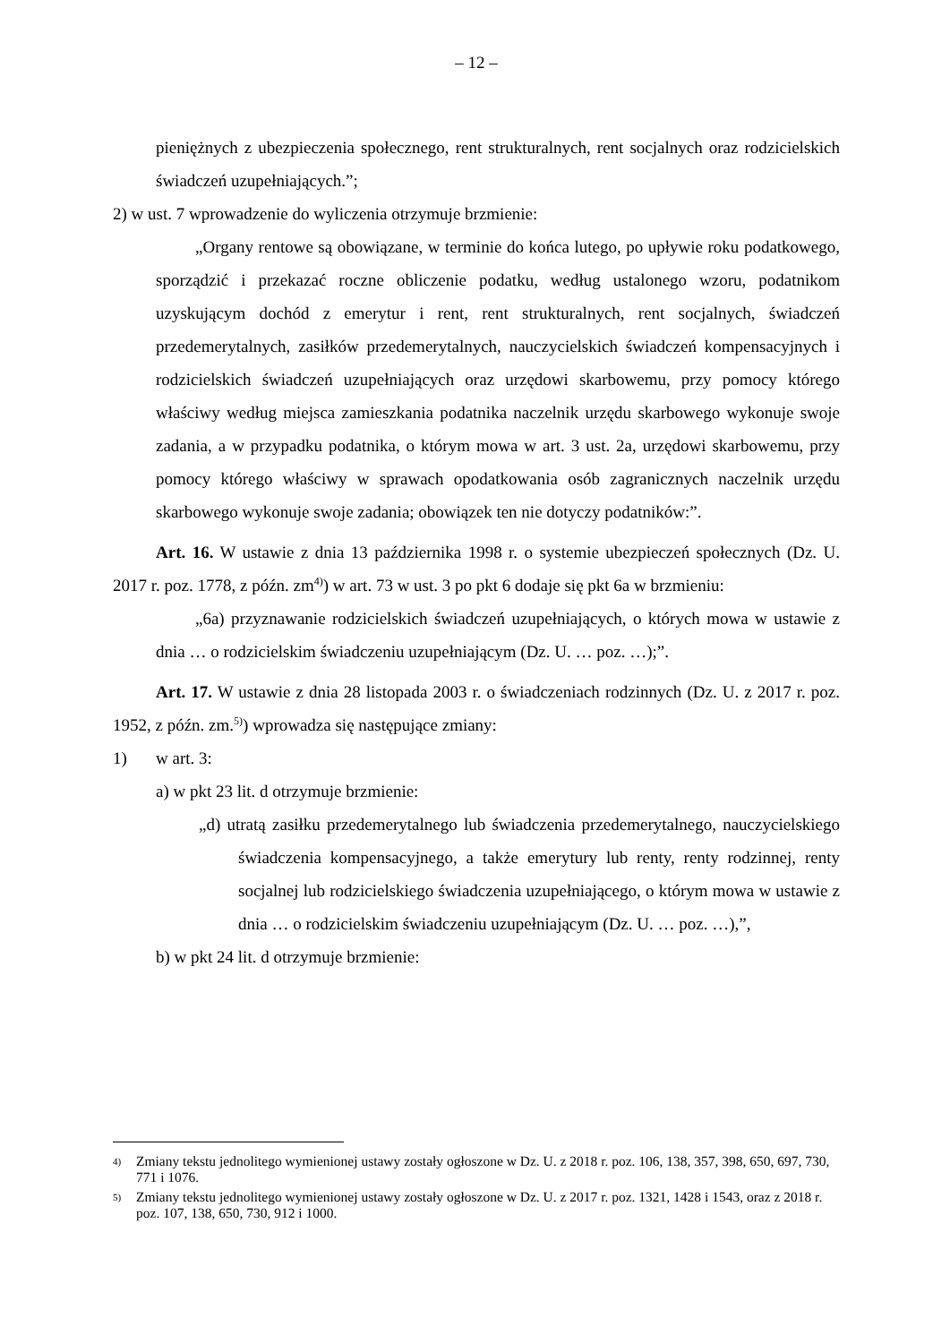– 12 –
pieniężnych z ubezpieczenia społecznego, rent strukturalnych, rent socjalnych oraz rodzicielskich świadczeń uzupełniających.”;
2) w ust. 7 wprowadzenie do wyliczenia otrzymuje brzmienie:
„Organy rentowe są obowiązane, w terminie do końca lutego, po upływie roku podatkowego, sporządzić i przekazać roczne obliczenie podatku, według ustalonego wzoru, podatnikom uzyskującym dochód z emerytur i rent, rent strukturalnych, rent socjalnych, świadczeń przedemerytalnych, zasiłków przedemerytalnych, nauczycielskich świadczeń kompensacyjnych i rodzicielskich świadczeń uzupełniających oraz urzędowi skarbowemu, przy pomocy którego właściwy według miejsca zamieszkania podatnika naczelnik urzędu skarbowego wykonuje swoje zadania, a w przypadku podatnika, o którym mowa w art. 3 ust. 2a, urzędowi skarbowemu, przy pomocy którego właściwy w sprawach opodatkowania osób zagranicznych naczelnik urzędu skarbowego wykonuje swoje zadania; obowiązek ten nie dotyczy podatników:”.
Art. 16. W ustawie z dnia 13 października 1998 r. o systemie ubezpieczeń społecznych (Dz. U. 2017 r. poz. 1778, z późn. zm<sup>4)</sup>) w art. 73 w ust. 3 po pkt 6 dodaje się pkt 6a w brzmieniu:
„6a) przyznawanie rodzicielskich świadczeń uzupełniających, o których mowa w ustawie z dnia … o rodzicielskim świadczeniu uzupełniającym (Dz. U. … poz. …);”.
Art. 17. W ustawie z dnia 28 listopada 2003 r. o świadczeniach rodzinnych (Dz. U. z 2017 r. poz. 1952, z późn. zm.<sup>5)</sup>) wprowadza się następujące zmiany:
1) w art. 3:
a) w pkt 23 lit. d otrzymuje brzmienie:
„d) utratą zasiłku przedemerytalnego lub świadczenia przedemerytalnego, nauczycielskiego świadczenia kompensacyjnego, a także emerytury lub renty, renty rodzinnej, renty socjalnej lub rodzicielskiego świadczenia uzupełniającego, o którym mowa w ustawie z dnia … o rodzicielskim świadczeniu uzupełniającym (Dz. U. … poz. …),”,
b) w pkt 24 lit. d otrzymuje brzmienie:
4) Zmiany tekstu jednolitego wymienionej ustawy zostały ogłoszone w Dz. U. z 2018 r. poz. 106, 138, 357, 398, 650, 697, 730, 771 i 1076.
5) Zmiany tekstu jednolitego wymienionej ustawy zostały ogłoszone w Dz. U. z 2017 r. poz. 1321, 1428 i 1543, oraz z 2018 r. poz. 107, 138, 650, 730, 912 i 1000.